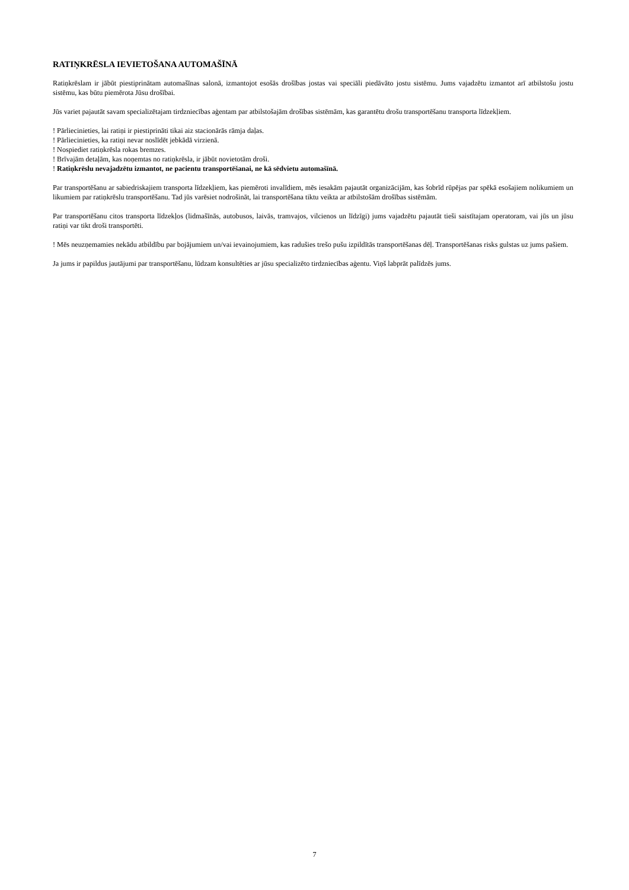RATIŅKRĒSLA IEVIETOŠANA AUTOMAŠĪNĀ
Ratiņkrēslam ir jābūt piestiprinātam automašīnas salonā, izmantojot esošās drošības jostas vai speciāli piedāvāto jostu sistēmu. Jums vajadzētu izmantot arī atbilstošu jostu sistēmu, kas būtu piemērota Jūsu drošībai.
Jūs variet pajautāt savam specializētajam tirdzniecības aģentam par atbilstošajām drošības sistēmām, kas garantētu drošu transportēšanu transporta līdzekļiem.
! Pārliecinieties, lai ratiņi ir piestiprināti tikai aiz stacionārās rāmja daļas.
! Pārliecinieties, ka ratiņi nevar noslīdēt jebkādā virzienā.
! Nospiediet ratiņkrēsla rokas bremzes.
! Brīvajām detaļām, kas noņemtas no ratiņkrēsla, ir jābūt novietotām droši.
! Ratiņkrēslu nevajadzētu izmantot, ne pacientu transportēšanai, ne kā sēdvietu automašīnā.
Par transportēšanu ar sabiedriskajiem transporta līdzekļiem, kas piemēroti invalīdiem, mēs iesakām pajautāt organizācijām, kas šobrīd rūpējas par spēkā esošajiem nolikumiem un likumiem par ratiņkrēslu transportēšanu. Tad jūs varēsiet nodrošināt, lai transportēšana tiktu veikta ar atbilstošām drošības sistēmām.
Par transportēšanu citos transporta līdzekļos (lidmašīnās, autobusos, laivās, tramvajos, vilcienos un līdzīgi) jums vajadzētu pajautāt tieši saistītajam operatoram, vai jūs un jūsu ratiņi var tikt droši transportēti.
! Mēs neuzņemamies nekādu atbildību par bojājumiem un/vai ievainojumiem, kas radušies trešo pušu izpildītās transportēšanas dēļ. Transportēšanas risks gulstas uz jums pašiem.
Ja jums ir papildus jautājumi par transportēšanu, lūdzam konsultēties ar jūsu specializēto tirdzniecības aģentu. Viņš labprāt palīdzēs jums.
7